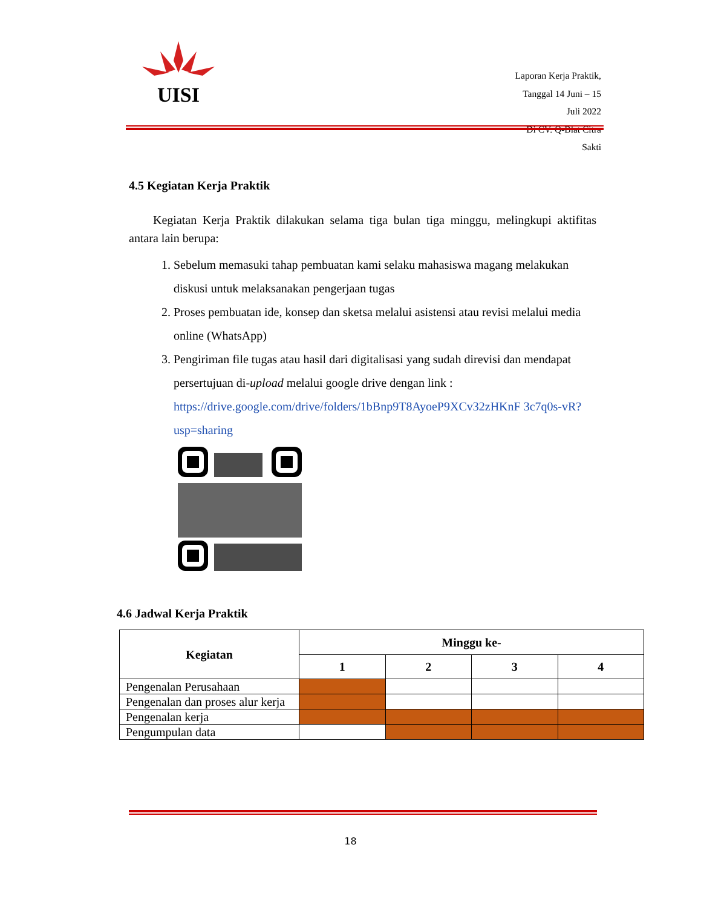UISI
Laporan Kerja Praktik,
Tanggal 14 Juni – 15 Juli 2022
Di CV. Q-Blat Citra Sakti
4.5 Kegiatan Kerja Praktik
Kegiatan Kerja Praktik dilakukan selama tiga bulan tiga minggu, melingkupi aktifitas antara lain berupa:
1. Sebelum memasuki tahap pembuatan kami selaku mahasiswa magang melakukan diskusi untuk melaksanakan pengerjaan tugas
2. Proses pembuatan ide, konsep dan sketsa melalui asistensi atau revisi melalui media online (WhatsApp)
3. Pengiriman file tugas atau hasil dari digitalisasi yang sudah direvisi dan mendapat persertujuan di-upload melalui google drive dengan link : https://drive.google.com/drive/folders/1bBnp9T8AyoeP9XCv32zHKnF 3c7q0s-vR?usp=sharing
4.6 Jadwal Kerja Praktik
| Kegiatan | Minggu ke- | | | |
| --- | --- | --- | --- | --- |
| | 1 | 2 | 3 | 4 |
| Pengenalan Perusahaan | | | | |
| Pengenalan dan proses alur kerja | | | | |
| Pengenalan kerja | | | | |
| Pengumpulan data | | | | |
18